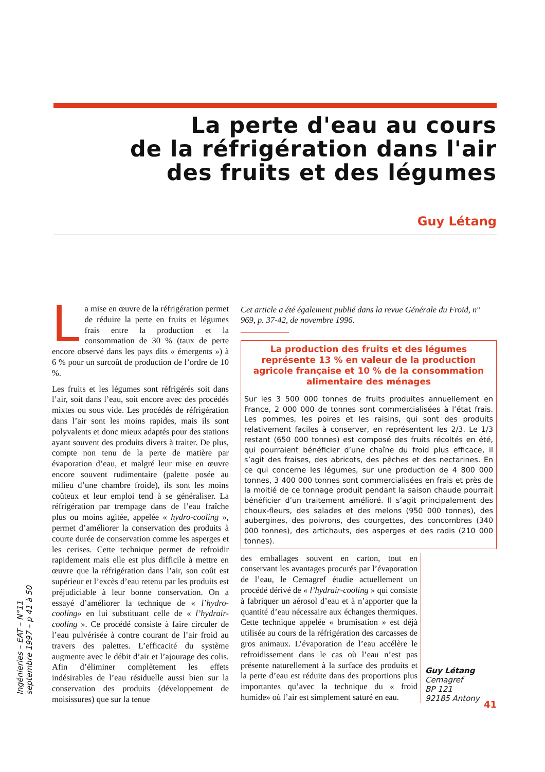La perte d'eau au cours
de la réfrigération dans l'air
des fruits et des légumes
Guy Létang
Ingénieries – EAT – N°11 septembre 1997 – p 41 à 50
La mise en œuvre de la réfrigération permet de réduire la perte en fruits et légumes frais entre la production et la consommation de 30 % (taux de perte encore observé dans les pays dits « émergents ») à 6 % pour un surcoût de production de l’ordre de 10 %.
Les fruits et les légumes sont réfrigérés soit dans l’air, soit dans l’eau, soit encore avec des procédés mixtes ou sous vide. Les procédés de réfrigération dans l’air sont les moins rapides, mais ils sont polyvalents et donc mieux adaptés pour des stations ayant souvent des produits divers à traiter. De plus, compte non tenu de la perte de matière par évaporation d’eau, et malgré leur mise en œuvre encore souvent rudimentaire (palette posée au milieu d’une chambre froide), ils sont les moins coûteux et leur emploi tend à se généraliser. La réfrigération par trempage dans de l’eau fraîche plus ou moins agitée, appelée « hydro-cooling », permet d’améliorer la conservation des produits à courte durée de conservation comme les asperges et les cerises. Cette technique permet de refroidir rapidement mais elle est plus difficile à mettre en œuvre que la réfrigération dans l’air, son coût est supérieur et l’excès d’eau retenu par les produits est préjudiciable à leur bonne conservation. On a essayé d’améliorer la technique de « l’hydro-cooling» en lui substituant celle de « l’hydrair-cooling ». Ce procédé consiste à faire circuler de l’eau pulvérisée à contre courant de l’air froid au travers des palettes. L’efficacité du système augmente avec le débit d’air et l’ajourage des colis. Afin d’éliminer complètement les effets indésirables de l’eau résiduelle aussi bien sur la conservation des produits (développement de moisissures) que sur la tenue
Cet article a été également publié dans la revue Générale du Froid, n° 969, p. 37-42, de novembre 1996.
La production des fruits et des légumes représente 13 % en valeur de la production agricole française et 10 % de la consommation alimentaire des ménages
Sur les 3 500 000 tonnes de fruits produites annuellement en France, 2 000 000 de tonnes sont commercialisées à l’état frais. Les pommes, les poires et les raisins, qui sont des produits relativement faciles à conserver, en représentent les 2/3. Le 1/3 restant (650 000 tonnes) est composé des fruits récoltés en été, qui pourraient bénéficier d’une chaîne du froid plus efficace, il s’agit des fraises, des abricots, des pêches et des nectarines. En ce qui concerne les légumes, sur une production de 4 800 000 tonnes, 3 400 000 tonnes sont commercialisées en frais et près de la moitié de ce tonnage produit pendant la saison chaude pourrait bénéficier d’un traitement amélioré. Il s’agit principalement des choux-fleurs, des salades et des melons (950 000 tonnes), des aubergines, des poivrons, des courgettes, des concombres (340 000 tonnes), des artichauts, des asperges et des radis (210 000 tonnes).
des emballages souvent en carton, tout en conservant les avantages procurés par l’évaporation de l’eau, le Cemagref étudie actuellement un procédé dérivé de « l’hydrair-cooling » qui consiste à fabriquer un aérosol d’eau et à n’apporter que la quantité d’eau nécessaire aux échanges thermiques. Cette technique appelée « brumisation » est déjà utilisée au cours de la réfrigération des carcasses de gros animaux. L’évaporation de l’eau accélère le refroidissement dans le cas où l’eau n’est pas présente naturellement à la surface des produits et la perte d’eau est réduite dans des proportions plus importantes qu’avec la technique du « froid humide» où l’air est simplement saturé en eau.
Guy Létang
Cemagref
BP 121
92185 Antony
41